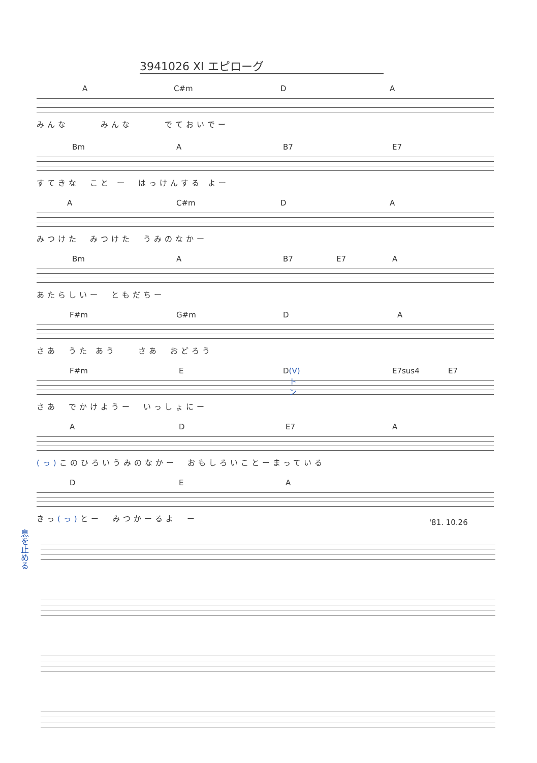3941026 XI エピローグ
A C#m D A
みんな　　　みんな　　　でておいでー
Bm A B7 E7
すてきな　こと ー　はっけんする よー
A C#m D A
みつけた　みつけた　うみのなかー
Bm A B7 E7 A
あたらしいー　ともだちー
F#m G#m D A
さあ　うた あう　　さあ　おどろう
F#m E D (V)トン E7sus4 E7
さあ　でかけようー　いっしょにー
A D E7 A
(っ) このひろいうみのなかー　おもしろいことーまっている
D E A
きっ(っ) とー　みつかーるよ　ー
'81. 10.26
息を止める